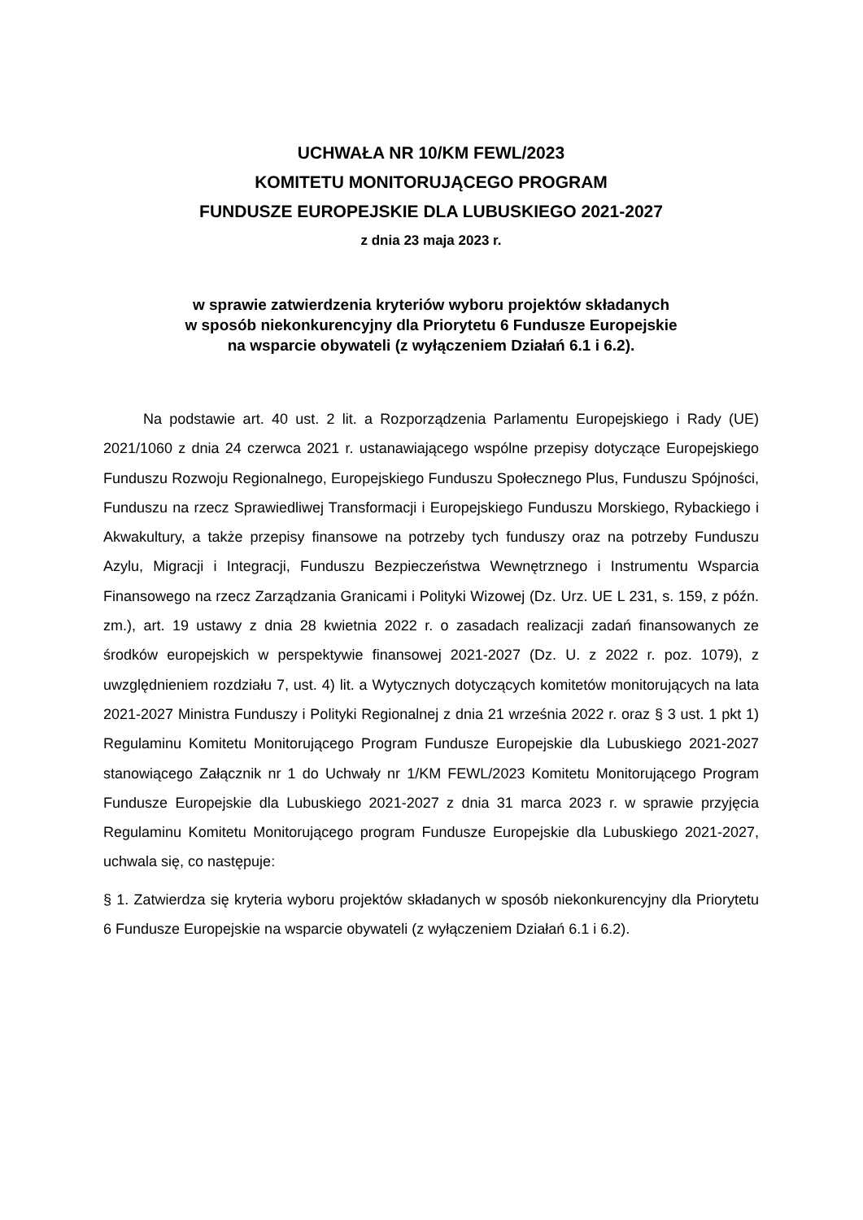UCHWAŁA NR 10/KM FEWL/2023
KOMITETU MONITORUJĄCEGO PROGRAM
FUNDUSZE EUROPEJSKIE DLA LUBUSKIEGO 2021-2027
z dnia 23 maja 2023 r.
w sprawie zatwierdzenia kryteriów wyboru projektów składanych
w sposób niekonkurencyjny dla Priorytetu 6 Fundusze Europejskie
na wsparcie obywateli (z wyłączeniem Działań 6.1 i 6.2).
Na podstawie art. 40 ust. 2 lit. a Rozporządzenia Parlamentu Europejskiego i Rady (UE) 2021/1060 z dnia 24 czerwca 2021 r. ustanawiającego wspólne przepisy dotyczące Europejskiego Funduszu Rozwoju Regionalnego, Europejskiego Funduszu Społecznego Plus, Funduszu Spójności, Funduszu na rzecz Sprawiedliwej Transformacji i Europejskiego Funduszu Morskiego, Rybackiego i Akwakultury, a także przepisy finansowe na potrzeby tych funduszy oraz na potrzeby Funduszu Azylu, Migracji i Integracji, Funduszu Bezpieczeństwa Wewnętrznego i Instrumentu Wsparcia Finansowego na rzecz Zarządzania Granicami i Polityki Wizowej (Dz. Urz. UE L 231, s. 159, z późn. zm.), art. 19 ustawy z dnia 28 kwietnia 2022 r. o zasadach realizacji zadań finansowanych ze środków europejskich w perspektywie finansowej 2021-2027 (Dz. U. z 2022 r. poz. 1079), z uwzględnieniem rozdziału 7, ust. 4) lit. a Wytycznych dotyczących komitetów monitorujących na lata 2021-2027 Ministra Funduszy i Polityki Regionalnej z dnia 21 września 2022 r. oraz § 3 ust. 1 pkt 1) Regulaminu Komitetu Monitorującego Program Fundusze Europejskie dla Lubuskiego 2021-2027 stanowiącego Załącznik nr 1 do Uchwały nr 1/KM FEWL/2023 Komitetu Monitorującego Program Fundusze Europejskie dla Lubuskiego 2021-2027 z dnia 31 marca 2023 r. w sprawie przyjęcia Regulaminu Komitetu Monitorującego program Fundusze Europejskie dla Lubuskiego 2021-2027, uchwala się, co następuje:
§ 1. Zatwierdza się kryteria wyboru projektów składanych w sposób niekonkurencyjny dla Priorytetu 6 Fundusze Europejskie na wsparcie obywateli (z wyłączeniem Działań 6.1 i 6.2).